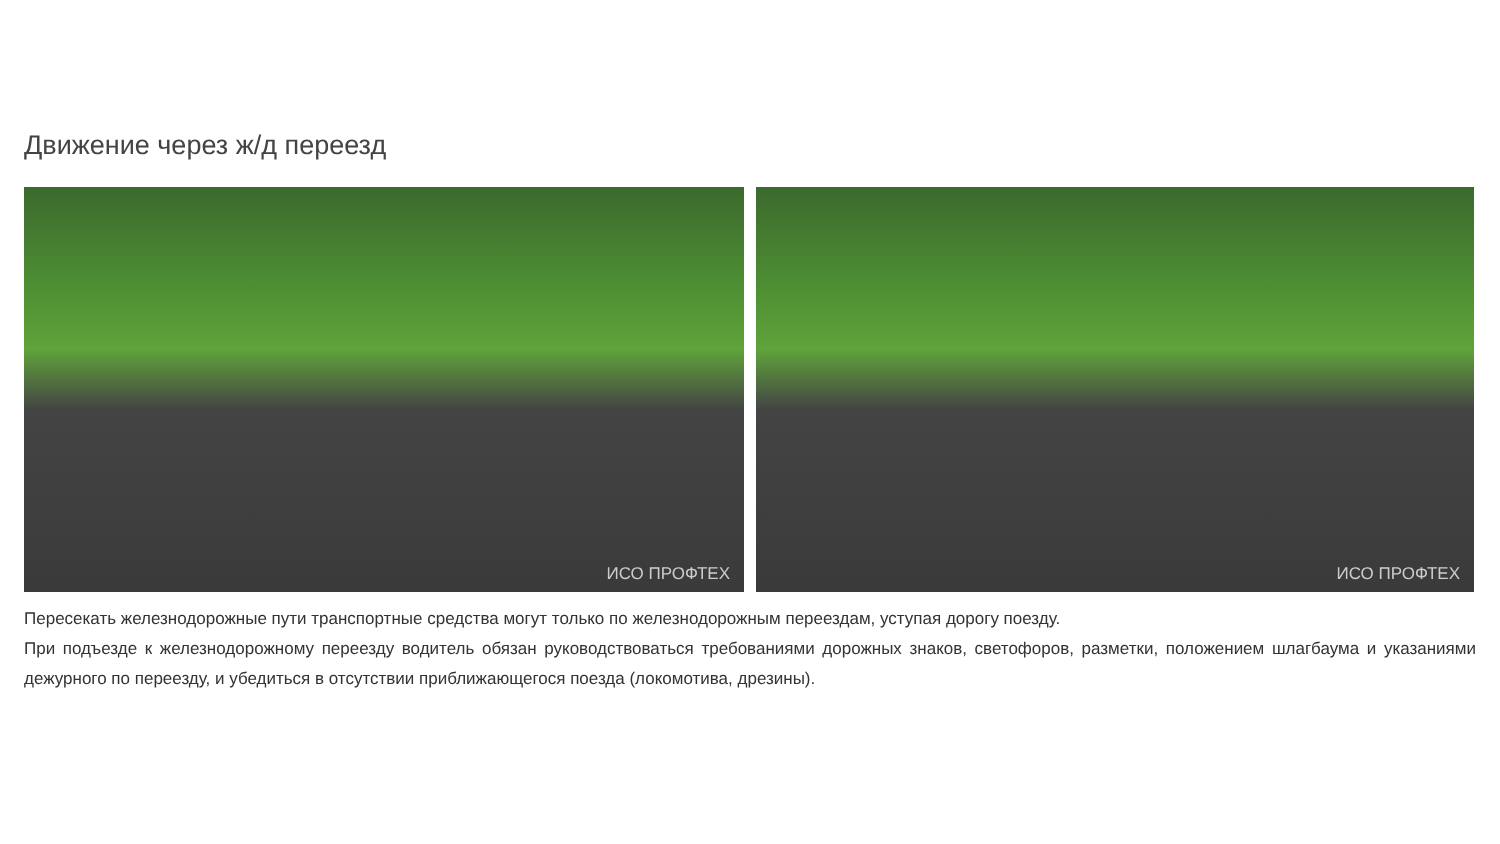Движение через ж/д переезд
ИСО ПРОФТЕХ
ИСО ПРОФТЕХ
Пересекать железнодорожные пути транспортные средства могут только по железнодорожным переездам, уступая дорогу поезду.
При подъезде к железнодорожному переезду водитель обязан руководствоваться требованиями дорожных знаков, светофоров, разметки, положением шлагбаума и указаниями дежурного по переезду, и убедиться в отсутствии приближающегося поезда (локомотива, дрезины).